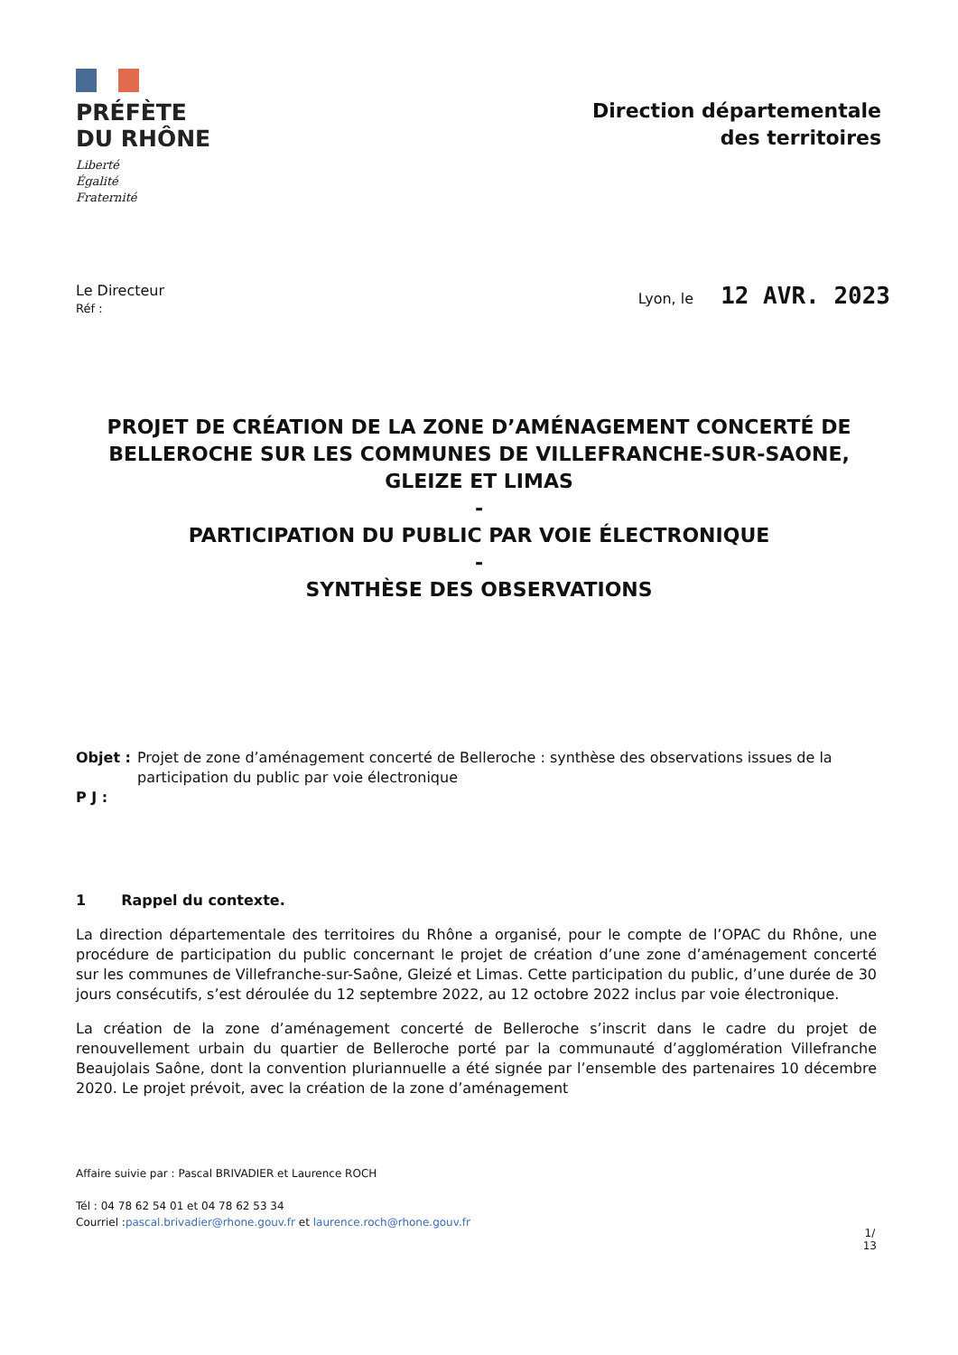PRÉFÈTE
DU RHÔNE
Liberté
Égalité
Fraternité
Direction départementale
des territoires
Le Directeur
Réf :
Lyon, le 12 AVR. 2023
PROJET DE CRÉATION DE LA ZONE D’AMÉNAGEMENT CONCERTÉ DE BELLEROCHE SUR LES COMMUNES DE VILLEFRANCHE-SUR-SAONE, GLEIZE ET LIMAS
-
PARTICIPATION DU PUBLIC PAR VOIE ÉLECTRONIQUE
-
SYNTHÈSE DES OBSERVATIONS
Objet : Projet de zone d’aménagement concerté de Belleroche : synthèse des observations issues de la participation du public par voie électronique
P J :
1 Rappel du contexte.
La direction départementale des territoires du Rhône a organisé, pour le compte de l’OPAC du Rhône, une procédure de participation du public concernant le projet de création d’une zone d’aménagement concerté sur les communes de Villefranche-sur-Saône, Gleizé et Limas. Cette participation du public, d’une durée de 30 jours consécutifs, s’est déroulée du 12 septembre 2022, au 12 octobre 2022 inclus par voie électronique.
La création de la zone d’aménagement concerté de Belleroche s’inscrit dans le cadre du projet de renouvellement urbain du quartier de Belleroche porté par la communauté d’agglomération Villefranche Beaujolais Saône, dont la convention pluriannuelle a été signée par l’ensemble des partenaires 10 décembre 2020. Le projet prévoit, avec la création de la zone d’aménagement
Affaire suivie par : Pascal BRIVADIER et Laurence ROCH
Tél : 04 78 62 54 01 et 04 78 62 53 34
Courriel :pascal.brivadier@rhone.gouv.fr et laurence.roch@rhone.gouv.fr
1/
13